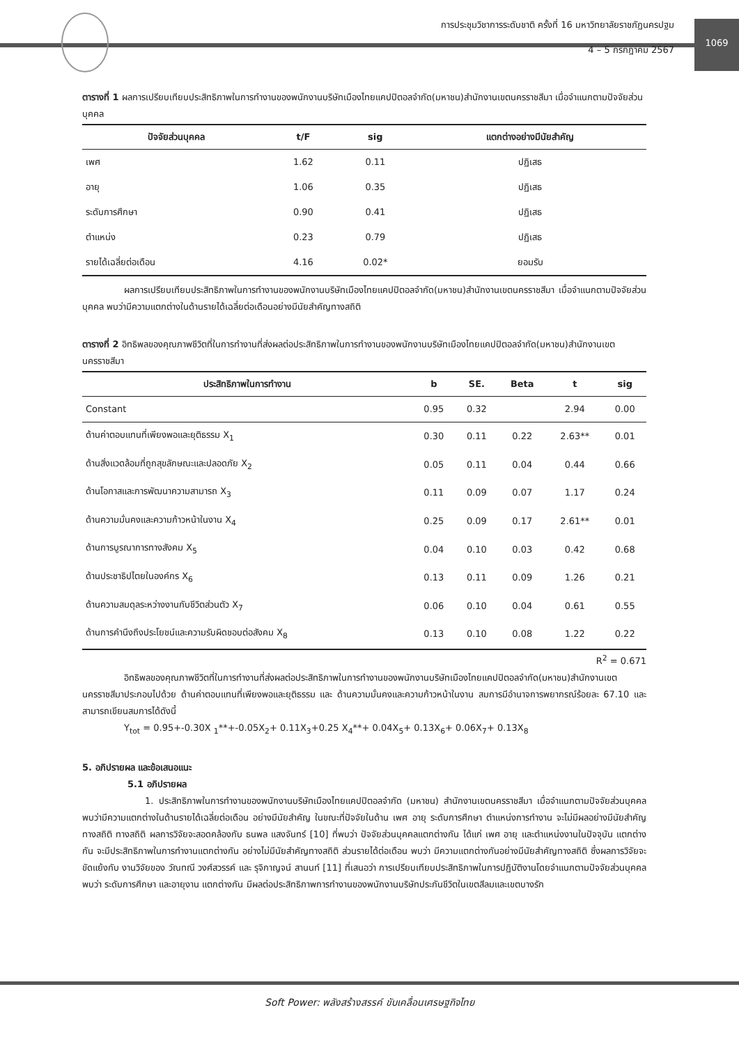การประชุมวิชาการระดับชาติ ครั้งที่ 16 มหาวิทยาลัยราชภัฏนครปฐม
4 – 5 กรกฎาคม 2567
1069
ตารางที่ 1 ผลการเปรียบเทียบประสิทธิภาพในการทำงานของพนักงานบริษัทเมืองไทยแคปปิตอลจำกัด(มหาชน)สำนักงานเขตนครราชสีมา เมื่อจำแนกตามปัจจัยส่วนบุคคล
| ปัจจัยส่วนบุคคล | t/F | sig | แตกต่างอย่างมีนัยสำคัญ |
| --- | --- | --- | --- |
| เพศ | 1.62 | 0.11 | ปฏิเสธ |
| อายุ | 1.06 | 0.35 | ปฏิเสธ |
| ระดับการศึกษา | 0.90 | 0.41 | ปฏิเสธ |
| ตำแหน่ง | 0.23 | 0.79 | ปฏิเสธ |
| รายได้เฉลี่ยต่อเดือน | 4.16 | 0.02* | ยอมรับ |
ผลการเปรียบเทียบประสิทธิภาพในการทำงานของพนักงานบริษัทเมืองไทยแคปปิตอลจำกัด(มหาชน)สำนักงานเขตนครราชสีมา เมื่อจำแนกตามปัจจัยส่วนบุคคล พบว่ามีความแตกต่างในด้านรายได้เฉลี่ยต่อเดือนอย่างมีนัยสำคัญทางสถิติ
ตารางที่ 2 อิทธิพลของคุณภาพชีวิตที่ในการทำงานที่ส่งผลต่อประสิทธิภาพในการทำงานของพนักงานบริษัทเมืองไทยแคปปิตอลจำกัด(มหาชน)สำนักงานเขตนครราชสีมา
| ประสิทธิภาพในการทำงาน | b | SE. | Beta | t | sig |
| --- | --- | --- | --- | --- | --- |
| Constant | 0.95 | 0.32 | | 2.94 | 0.00 |
| ด้านค่าตอบแทนที่เพียงพอและยุติธรรม X<sub>1</sub> | 0.30 | 0.11 | 0.22 | 2.63** | 0.01 |
| ด้านสิ่งแวดล้อมที่ถูกสุขลักษณะและปลอดภัย X<sub>2</sub> | 0.05 | 0.11 | 0.04 | 0.44 | 0.66 |
| ด้านโอกาสและการพัฒนาความสามารถ X<sub>3</sub> | 0.11 | 0.09 | 0.07 | 1.17 | 0.24 |
| ด้านความมั่นคงและความก้าวหน้าในงาน X<sub>4</sub> | 0.25 | 0.09 | 0.17 | 2.61** | 0.01 |
| ด้านการบูรณาการทางสังคม X<sub>5</sub> | 0.04 | 0.10 | 0.03 | 0.42 | 0.68 |
| ด้านประชาธิปไตยในองค์กร X<sub>6</sub> | 0.13 | 0.11 | 0.09 | 1.26 | 0.21 |
| ด้านความสมดุลระหว่างงานกับชีวิตส่วนตัว X<sub>7</sub> | 0.06 | 0.10 | 0.04 | 0.61 | 0.55 |
| ด้านการคำนึงถึงประโยชน์และความรับผิดชอบต่อสังคม X<sub>8</sub> | 0.13 | 0.10 | 0.08 | 1.22 | 0.22 |
R<sup>2</sup> = 0.671
อิทธิพลของคุณภาพชีวิตที่ในการทำงานที่ส่งผลต่อประสิทธิภาพในการทำงานของพนักงานบริษัทเมืองไทยแคปปิตอลจำกัด(มหาชน)สำนักงานเขตนครราชสีมาประกอบไปด้วย ด้านค่าตอบแทนที่เพียงพอและยุติธรรม และ ด้านความมั่นคงและความก้าวหน้าในงาน สมการมีอำนาจการพยากรณ์ร้อยละ 67.10 และสามารถเขียนสมการได้ดังนี้
Y<sub>tot</sub> = 0.95+-0.30X <sub>1</sub>**+-0.05X<sub>2</sub>+ 0.11X<sub>3</sub>+0.25 X<sub>4</sub>**+ 0.04X<sub>5</sub>+ 0.13X<sub>6</sub>+ 0.06X<sub>7</sub>+ 0.13X<sub>8</sub>
5. อภิปรายผล และข้อเสนอแนะ
5.1 อภิปรายผล
1. ประสิทธิภาพในการทำงานของพนักงานบริษัทเมืองไทยแคปปิตอลจำกัด (มหาชน) สำนักงานเขตนครราชสีมา เมื่อจำแนกตามปัจจัยส่วนบุคคล พบว่ามีความแตกต่างในด้านรายได้เฉลี่ยต่อเดือน อย่างมีนัยสำคัญ ในขณะที่ปัจจัยในด้าน เพศ อายุ ระดับการศึกษา ตำแหน่งการทำงาน จะไม่มีผลอย่างมีนัยสำคัญทางสถิติ ทางสถิติ ผลการวิจัยจะสอดคล้องกับ ธนพล แสงจันทร์ [10] ที่พบว่า ปัจจัยส่วนบุคคลแตกต่างกัน ได้แก่ เพศ อายุ และตำแหน่งงานในปัจจุบัน แตกต่างกัน จะมีประสิทธิภาพในการทำงานแตกต่างกัน อย่างไม่มีนัยสำคัญทางสถิติ ส่วนรายได้ต่อเดือน พบว่า มีความแตกต่างกันอย่างมีนัยสำคัญทางสถิติ ซึ่งผลการวิจัยจะขัดแย้งกับ งานวิจัยของ วัณทณี วงศ์สวรรค์ และ รุจิกาญจน์ สานนท์ [11] ที่เสนอว่า การเปรียบเทียบประสิทธิภาพในการปฏิบัติงานโดยจำแนกตามปัจจัยส่วนบุคคล พบว่า ระดับการศึกษา และอายุงาน แตกต่างกัน มีผลต่อประสิทธิภาพการทำงานของพนักงานบริษัทประกันชีวิตในเขตสีลมและเขตบางรัก
Soft Power: พลังสร้างสรรค์ ขับเคลื่อนเศรษฐกิจไทย